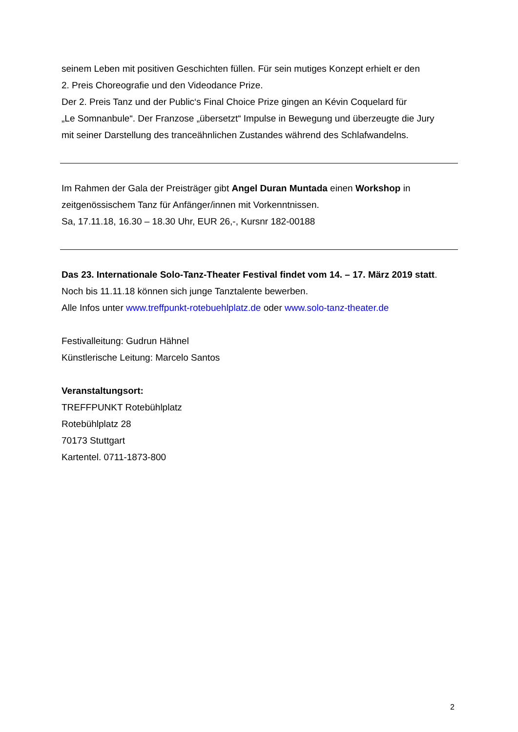seinem Leben mit positiven Geschichten füllen. Für sein mutiges Konzept erhielt er den
2. Preis Choreografie und den Videodance Prize.
Der 2. Preis Tanz und der Public‘s Final Choice Prize gingen an Kévin Coquelard für
„Le Somnanbule“. Der Franzose „übersetzt“ Impulse in Bewegung und überzeugte die Jury
mit seiner Darstellung des tranceähnlichen Zustandes während des Schlafwandelns.
Im Rahmen der Gala der Preisträger gibt Angel Duran Muntada einen Workshop in
zeitgenössischem Tanz für Anfänger/innen mit Vorkenntnissen.
Sa, 17.11.18, 16.30 – 18.30 Uhr, EUR 26,-, Kursnr 182-00188
Das 23. Internationale Solo-Tanz-Theater Festival findet vom 14. – 17. März 2019 statt.
Noch bis 11.11.18 können sich junge Tanztalente bewerben.
Alle Infos unter www.treffpunkt-rotebuehlplatz.de oder www.solo-tanz-theater.de
Festivalleitung: Gudrun Hähnel
Künstlerische Leitung: Marcelo Santos
Veranstaltungsort:
TREFFPUNKT Rotebühlplatz
Rotebühlplatz 28
70173 Stuttgart
Kartentel. 0711-1873-800
2